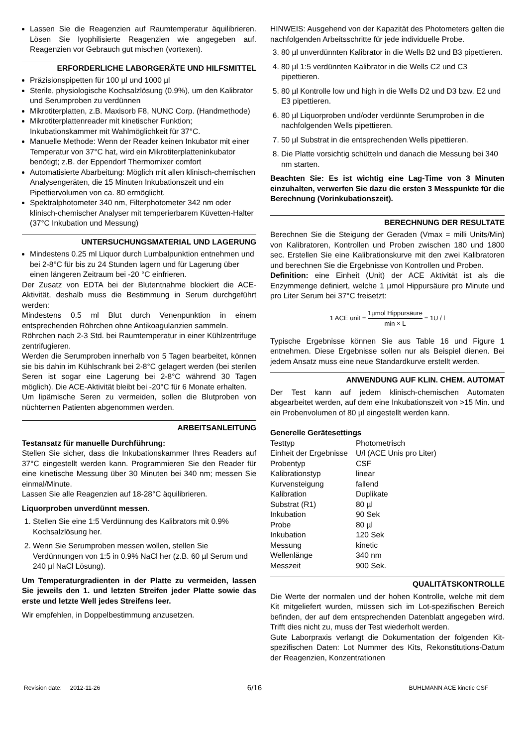Lassen Sie die Reagenzien auf Raumtemperatur äquilibrieren. Lösen Sie lyophilisierte Reagenzien wie angegeben auf. Reagenzien vor Gebrauch gut mischen (vortexen).
ERFORDERLICHE LABORGERÄTE UND HILFSMITTEL
Präzisionspipetten für 100 µl und 1000 µl
Sterile, physiologische Kochsalzlösung (0.9%), um den Kalibrator und Serumproben zu verdünnen
Mikrotiterplatten, z.B. Maxisorb F8, NUNC Corp. (Handmethode)
Mikrotiterplattenreader mit kinetischer Funktion; Inkubationskammer mit Wahlmöglichkeit für 37°C.
Manuelle Methode: Wenn der Reader keinen Inkubator mit einer Temperatur von 37°C hat, wird ein Mikrotiterplatteninkubator benötigt; z.B. der Eppendorf Thermomixer comfort
Automatisierte Abarbeitung: Möglich mit allen klinisch-chemischen Analysengeräten, die 15 Minuten Inkubationszeit und ein Pipettiervolumen von ca. 80 ermöglicht.
Spektralphotometer 340 nm, Filterphotometer 342 nm oder klinisch-chemischer Analyser mit temperierbarem Küvetten-Halter (37°C Inkubation und Messung)
UNTERSUCHUNGSMATERIAL UND LAGERUNG
Mindestens 0.25 ml Liquor durch Lumbalpunktion entnehmen und bei 2-8°C für bis zu 24 Stunden lagern und für Lagerung über einen längeren Zeitraum bei -20 °C einfrieren.
Der Zusatz von EDTA bei der Blutentnahme blockiert die ACE-Aktivität, deshalb muss die Bestimmung in Serum durchgeführt werden:
Mindestens 0.5 ml Blut durch Venenpunktion in einem entsprechenden Röhrchen ohne Antikoagulanzien sammeln.
Röhrchen nach 2-3 Std. bei Raumtemperatur in einer Kühlzentrifuge zentrifugieren.
Werden die Serumproben innerhalb von 5 Tagen bearbeitet, können sie bis dahin im Kühlschrank bei 2-8°C gelagert werden (bei sterilen Seren ist sogar eine Lagerung bei 2-8°C während 30 Tagen möglich). Die ACE-Aktivität bleibt bei -20°C für 6 Monate erhalten.
Um lipämische Seren zu vermeiden, sollen die Blutproben von nüchternen Patienten abgenommen werden.
ARBEITSANLEITUNG
Testansatz für manuelle Durchführung:
Stellen Sie sicher, dass die Inkubationskammer Ihres Readers auf 37°C eingestellt werden kann. Programmieren Sie den Reader für eine kinetische Messung über 30 Minuten bei 340 nm; messen Sie einmal/Minute.
Lassen Sie alle Reagenzien auf 18-28°C äquilibrieren.
Liquorproben unverdünnt messen.
1. Stellen Sie eine 1:5 Verdünnung des Kalibrators mit 0.9% Kochsalzlösung her.
2. Wenn Sie Serumproben messen wollen, stellen Sie Verdünnungen von 1:5 in 0.9% NaCl her (z.B. 60 µl Serum und 240 µl NaCl Lösung).
Um Temperaturgradienten in der Platte zu vermeiden, lassen Sie jeweils den 1. und letzten Streifen jeder Platte sowie das erste und letzte Well jedes Streifens leer.
Wir empfehlen, in Doppelbestimmung anzusetzen.
HINWEIS: Ausgehend von der Kapazität des Photometers gelten die nachfolgenden Arbeitsschritte für jede individuelle Probe.
3. 80 µl unverdünnten Kalibrator in die Wells B2 und B3 pipettieren.
4. 80 µl 1:5 verdünnten Kalibrator in die Wells C2 und C3 pipettieren.
5. 80 µl Kontrolle low und high in die Wells D2 und D3 bzw. E2 und E3 pipettieren.
6. 80 µl Liquorproben und/oder verdünnte Serumproben in die nachfolgenden Wells pipettieren.
7. 50 µl Substrat in die entsprechenden Wells pipettieren.
8. Die Platte vorsichtig schütteln und danach die Messung bei 340 nm starten.
Beachten Sie: Es ist wichtig eine Lag-Time von 3 Minuten einzuhalten, verwerfen Sie dazu die ersten 3 Messpunkte für die Berechnung (Vorinkubationszeit).
BERECHNUNG DER RESULTATE
Berechnen Sie die Steigung der Geraden (Vmax = milli Units/Min) von Kalibratoren, Kontrollen und Proben zwischen 180 und 1800 sec. Erstellen Sie eine Kalibrationskurve mit den zwei Kalibratoren und berechnen Sie die Ergebnisse von Kontrollen und Proben.
Definition: eine Einheit (Unit) der ACE Aktivität ist als die Enzymmenge definiert, welche 1 µmol Hippursäure pro Minute und pro Liter Serum bei 37°C freisetzt:
1 ACE unit = 1µmol Hippursäure min × L = 1U / l
Typische Ergebnisse können Sie aus Table 16 und Figure 1 entnehmen. Diese Ergebnisse sollen nur als Beispiel dienen. Bei jedem Ansatz muss eine neue Standardkurve erstellt werden.
ANWENDUNG AUF KLIN. CHEM. AUTOMAT
Der Test kann auf jedem klinisch-chemischen Automaten abgearbeitet werden, auf dem eine Inkubationszeit von >15 Min. und ein Probenvolumen of 80 µl eingestellt werden kann.
Generelle Gerätesettings
| Testtyp | Photometrisch |
| Einheit der Ergebnisse | U/l (ACE Unis pro Liter) |
| Probentyp | CSF |
| Kalibrationstyp | linear |
| Kurvensteigung | fallend |
| Kalibration | Duplikate |
| Substrat (R1) | 80 µl |
| Inkubation | 90 Sek |
| Probe | 80 µl |
| Inkubation | 120 Sek |
| Messung | kinetic |
| Wellenlänge | 340 nm |
| Messzeit | 900 Sek. |
QUALITÄTSKONTROLLE
Die Werte der normalen und der hohen Kontrolle, welche mit dem Kit mitgeliefert wurden, müssen sich im Lot-spezifischen Bereich befinden, der auf dem entsprechenden Datenblatt angegeben wird. Trifft dies nicht zu, muss der Test wiederholt werden.
Gute Laborpraxis verlangt die Dokumentation der folgenden Kit-spezifischen Daten: Lot Nummer des Kits, Rekonstitutions-Datum der Reagenzien, Konzentrationen
Revision date: 2012-11-26 6/16 BÜHLMANN ACE kinetic CSF